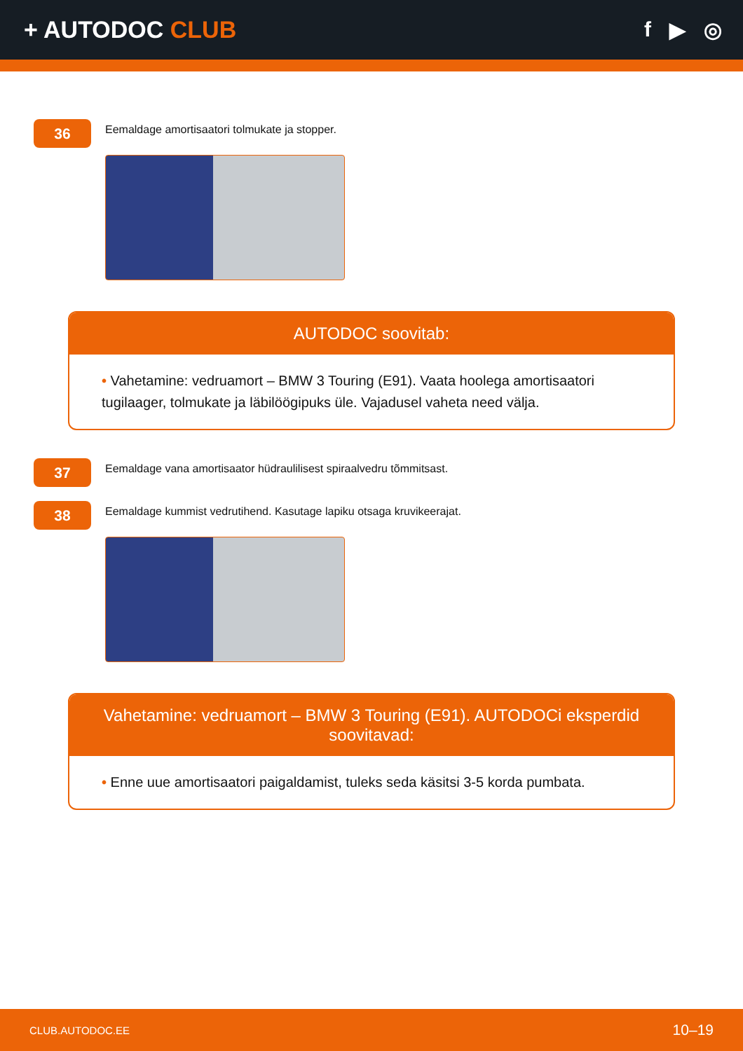+ AUTODOC CLUB f ▶ ◎
36
Eemaldage amortisaatori tolmukate ja stopper.
AUTODOC soovitab:
• Vahetamine: vedruamort – BMW 3 Touring (E91). Vaata hoolega amortisaatori tugilaager, tolmukate ja läbilöögipuks üle. Vajadusel vaheta need välja.
37
Eemaldage vana amortisaator hüdraulilisest spiraalvedru tõmmitsast.
38
Eemaldage kummist vedrutihend. Kasutage lapiku otsaga kruvikeerajat.
Vahetamine: vedruamort – BMW 3 Touring (E91). AUTODOCi eksperdid soovitavad:
• Enne uue amortisaatori paigaldamist, tuleks seda käsitsi 3-5 korda pumbata.
CLUB.AUTODOC.EE 10–19